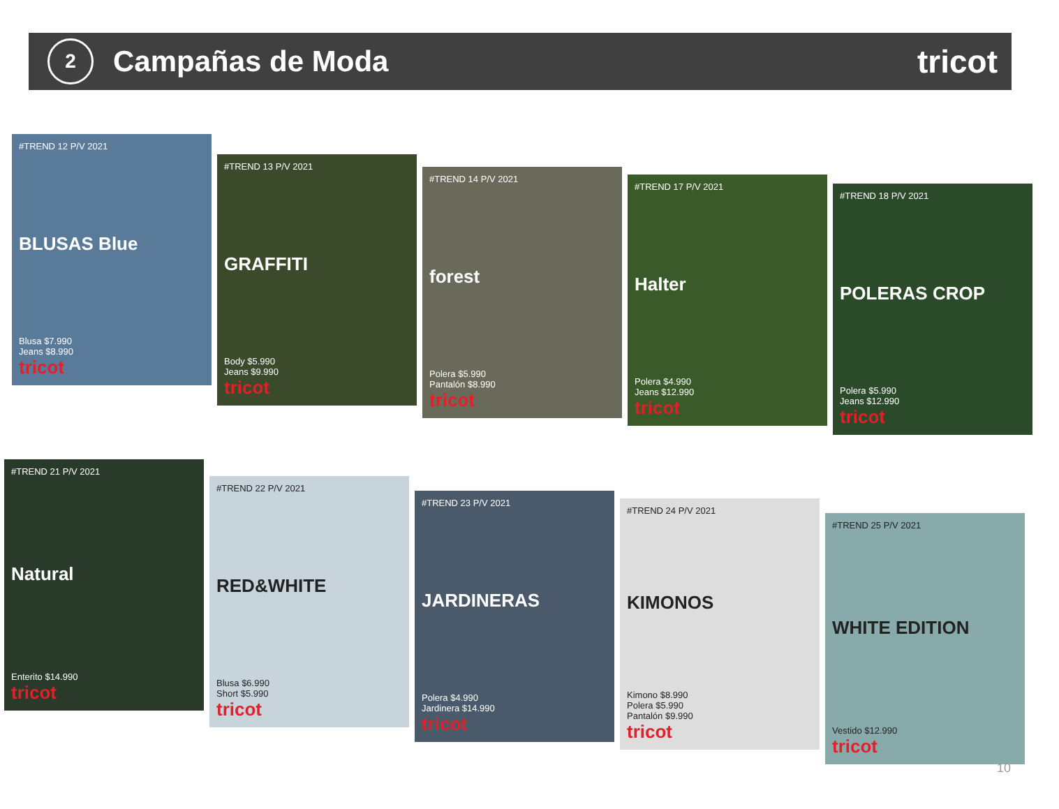2
Campañas de Moda tricot
#TREND 12 P/V 2021
BLUSAS Blue
Blusa $7.990
Jeans $8.990
tricot
#TREND 13 P/V 2021
GRAFFITI
Body $5.990
Jeans $9.990
tricot
#TREND 14 P/V 2021
forest
Polera $5.990
Pantalón $8.990
tricot
#TREND 17 P/V 2021
Halter
Polera $4.990
Jeans $12.990
tricot
#TREND 18 P/V 2021
POLERAS CROP
Polera $5.990
Jeans $12.990
tricot
#TREND 21 P/V 2021
Natural
Enterito $14.990
tricot
#TREND 22 P/V 2021
RED&WHITE
Blusa $6.990
Short $5.990
tricot
#TREND 23 P/V 2021
JARDINERAS
Polera $4.990
Jardinera $14.990
tricot
#TREND 24 P/V 2021
KIMONOS
Kimono $8.990
Polera $5.990
Pantalón $9.990
tricot
#TREND 25 P/V 2021
WHITE EDITION
Vestido $12.990
tricot
10